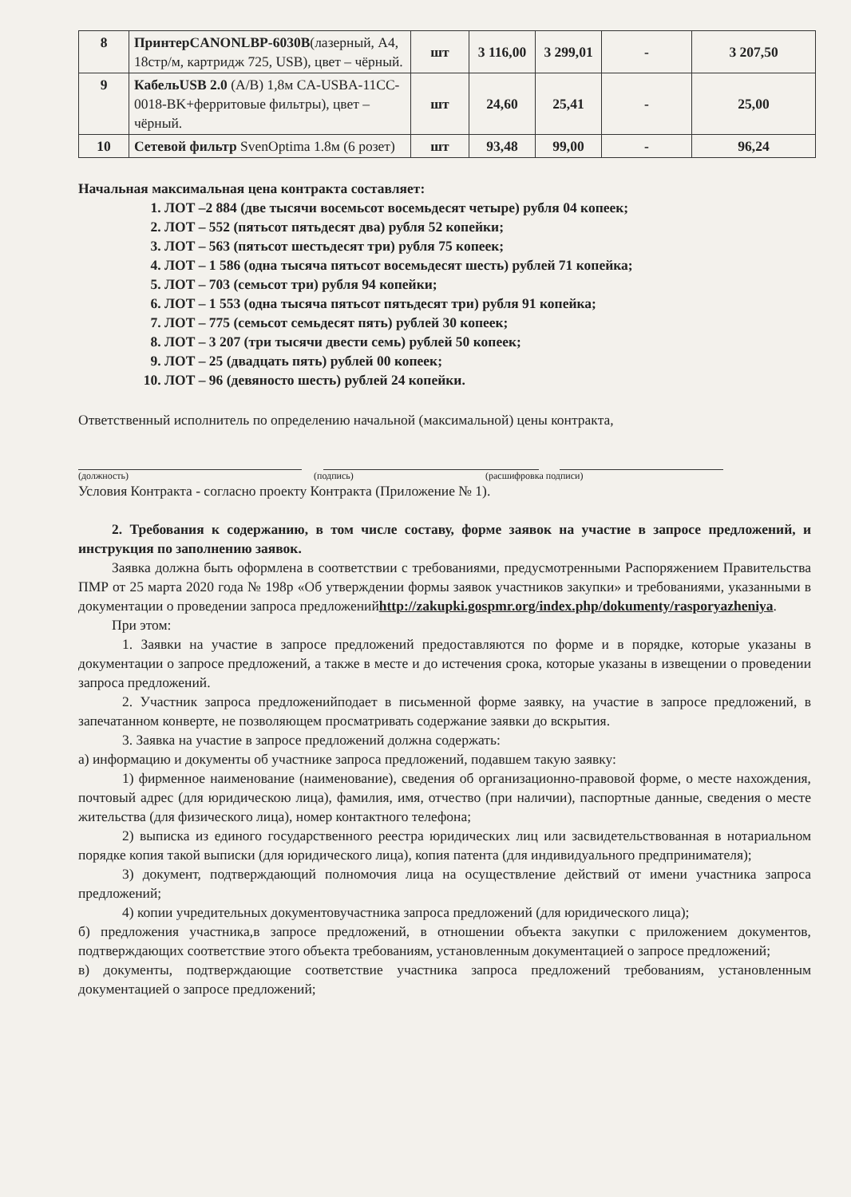| 8 | ПринтерCANONLBP-6030B (лазерный, А4, 18стр/м, картридж 725, USB), цвет – чёрный. | шт | 3 116,00 | 3 299,01 | - | 3 207,50 |
| 9 | КабельUSB 2.0 (A/B) 1,8м CA-USBA-11CC-0018-BK+ферритовые фильтры), цвет – чёрный. | шт | 24,60 | 25,41 | - | 25,00 |
| 10 | Сетевой фильтр SvenOptima 1.8м (6 розет) | шт | 93,48 | 99,00 | - | 96,24 |
Начальная максимальная цена контракта составляет:
1. ЛОТ –2 884 (две тысячи восемьсот восемьдесят четыре) рубля 04 копеек;
2. ЛОТ – 552 (пятьсот пятьдесят два) рубля 52 копейки;
3. ЛОТ – 563 (пятьсот шестьдесят три) рубля 75 копеек;
4. ЛОТ – 1 586 (одна тысяча пятьсот восемьдесят шесть) рублей 71 копейка;
5. ЛОТ – 703 (семьсот три) рубля 94 копейки;
6. ЛОТ – 1 553 (одна тысяча пятьсот пятьдесят три) рубля 91 копейка;
7. ЛОТ – 775 (семьсот семьдесят пять) рублей 30 копеек;
8. ЛОТ – 3 207 (три тысячи двести семь) рублей 50 копеек;
9. ЛОТ – 25 (двадцать пять) рублей 00 копеек;
10. ЛОТ – 96 (девяносто шесть) рублей 24 копейки.
Ответственный исполнитель по определению начальной (максимальной) цены контракта,
(должность) (подпись) (расшифровка подписи)
Условия Контракта - согласно проекту Контракта (Приложение № 1).
2. Требования к содержанию, в том числе составу, форме заявок на участие в запросе предложений, и инструкция по заполнению заявок.
Заявка должна быть оформлена в соответствии с требованиями, предусмотренными Распоряжением Правительства ПМР от 25 марта 2020 года № 198р «Об утверждении формы заявок участников закупки» и требованиями, указанными в документации о проведении запроса предложенийhttp://zakupki.gospmr.org/index.php/dokumenty/rasporyazheniya.
При этом:
1. Заявки на участие в запросе предложений предоставляются по форме и в порядке, которые указаны в документации о запросе предложений, а также в месте и до истечения срока, которые указаны в извещении о проведении запроса предложений.
2. Участник запроса предложенийподает в письменной форме заявку, на участие в запросе предложений, в запечатанном конверте, не позволяющем просматривать содержание заявки до вскрытия.
3. Заявка на участие в запросе предложений должна содержать:
а) информацию и документы об участнике запроса предложений, подавшем такую заявку:
1) фирменное наименование (наименование), сведения об организационно-правовой форме, о месте нахождения, почтовый адрес (для юридическою лица), фамилия, имя, отчество (при наличии), паспортные данные, сведения о месте жительства (для физического лица), номер контактного телефона;
2) выписка из единого государственного реестра юридических лиц или засвидетельствованная в нотариальном порядке копия такой выписки (для юридического лица), копия патента (для индивидуального предпринимателя);
3) документ, подтверждающий полномочия лица на осуществление действий от имени участника запроса предложений;
4) копии учредительных документовучастника запроса предложений (для юридического лица);
б) предложения участника,в запросе предложений, в отношении объекта закупки с приложением документов, подтверждающих соответствие этого объекта требованиям, установленным документацией о запросе предложений;
в) документы, подтверждающие соответствие участника запроса предложений требованиям, установленным документацией о запросе предложений;